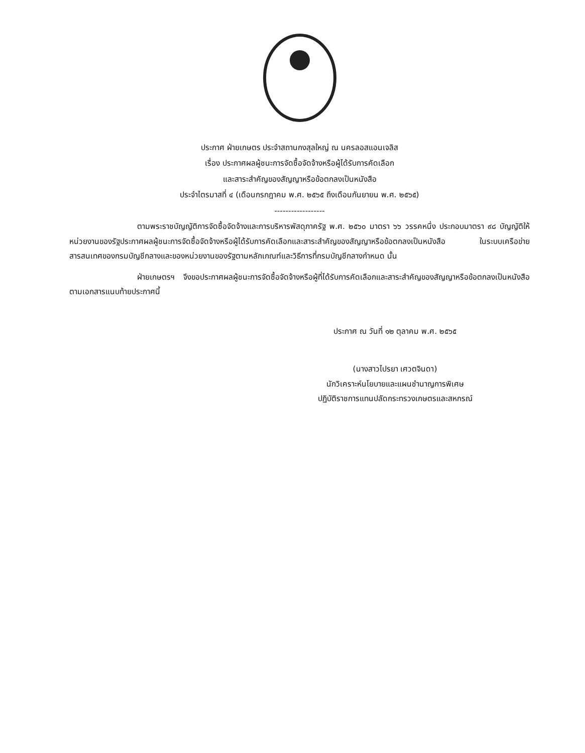ประกาศ ฝ่ายเกษตร ประจำสถานกงสุลใหญ่ ณ นครลอสแอนเจลิส
เรื่อง ประกาศผลผู้ชนะการจัดซื้อจัดจ้างหรือผู้ได้รับการคัดเลือก
และสาระสำคัญของสัญญาหรือข้อตกลงเป็นหนังสือ
ประจำไตรมาสที่ ๔ (เดือนกรกฎาคม พ.ศ. ๒๕๖๕ ถึงเดือนกันยายน พ.ศ. ๒๕๖๕)
------------------
ตามพระราชบัญญัติการจัดซื้อจัดจ้างและการบริหารพัสดุภาครัฐ พ.ศ. ๒๕๖๐ มาตรา ๖๖ วรรคหนึ่ง ประกอบมาตรา ๙๘ บัญญัติให้หน่วยงานของรัฐประกาศผลผู้ชนะการจัดซื้อจัดจ้างหรือผู้ได้รับการคัดเลือกและสาระสำคัญของสัญญาหรือข้อตกลงเป็นหนังสือ ในระบบเครือข่ายสารสนเทศของกรมบัญชีกลางและของหน่วยงานของรัฐตามหลักเกณฑ์และวิธีการที่กรมบัญชีกลางกำหนด นั้น
ฝ่ายเกษตรฯ จึงขอประกาศผลผู้ชนะการจัดซื้อจัดจ้างหรือผู้ที่ได้รับการคัดเลือกและสาระสำคัญของสัญญาหรือข้อตกลงเป็นหนังสือ ตามเอกสารแนบท้ายประกาศนี้
ประกาศ ณ วันที่ ๑๒ ตุลาคม พ.ศ. ๒๕๖๕
(นางสาวไปรยา เศวตจินดา)
นักวิเคราะห์นโยบายและแผนชำนาญการพิเศษ
ปฏิบัติราชการแทนปลัดกระทรวงเกษตรและสหกรณ์